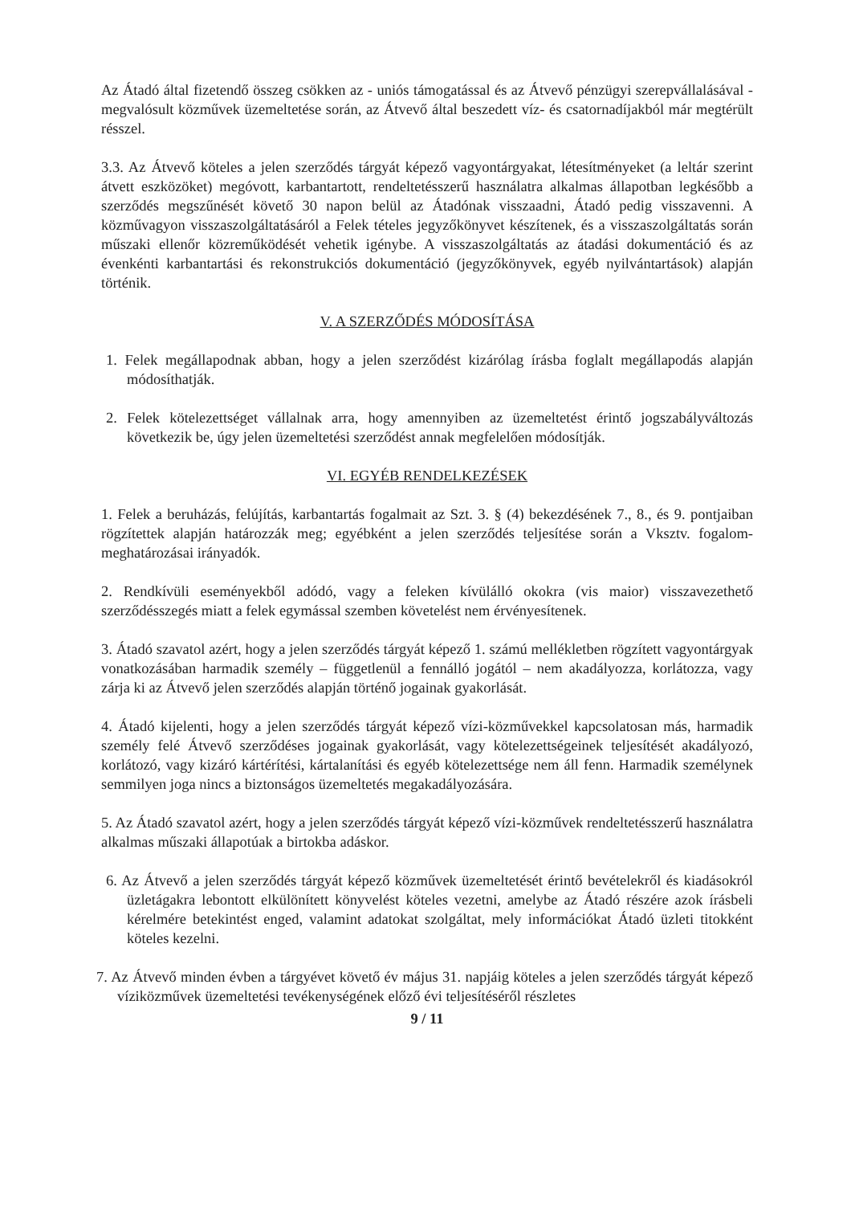Az Átadó által fizetendő összeg csökken az - uniós támogatással és az Átvevő pénzügyi szerepvállalásával - megvalósult közművek üzemeltetése során, az Átvevő által beszedett víz- és csatornadíjakból már megtérült résszel.
3.3. Az Átvevő köteles a jelen szerződés tárgyát képező vagyontárgyakat, létesítményeket (a leltár szerint átvett eszközöket) megóvott, karbantartott, rendeltetésszerű használatra alkalmas állapotban legkésőbb a szerződés megszűnését követő 30 napon belül az Átadónak visszaadni, Átadó pedig visszavenni. A közművagyon visszaszolgáltatásáról a Felek tételes jegyzőkönyvet készítenek, és a visszaszolgáltatás során műszaki ellenőr közreműködését vehetik igénybe. A visszaszolgáltatás az átadási dokumentáció és az évenkénti karbantartási és rekonstrukciós dokumentáció (jegyzőkönyvek, egyéb nyilvántartások) alapján történik.
V. A SZERZŐDÉS MÓDOSÍTÁSA
1. Felek megállapodnak abban, hogy a jelen szerződést kizárólag írásba foglalt megállapodás alapján módosíthatják.
2. Felek kötelezettséget vállalnak arra, hogy amennyiben az üzemeltetést érintő jogszabályváltozás következik be, úgy jelen üzemeltetési szerződést annak megfelelően módosítják.
VI. EGYÉB RENDELKEZÉSEK
1. Felek a beruházás, felújítás, karbantartás fogalmait az Szt. 3. § (4) bekezdésének 7., 8., és 9. pontjaiban rögzítettek alapján határozzák meg; egyébként a jelen szerződés teljesítése során a Vksztv. fogalom-meghatározásai irányadók.
2. Rendkívüli eseményekből adódó, vagy a feleken kívülálló okokra (vis maior) visszavezethető szerződésszegés miatt a felek egymással szemben követelést nem érvényesítenek.
3. Átadó szavatol azért, hogy a jelen szerződés tárgyát képező 1. számú mellékletben rögzített vagyontárgyak vonatkozásában harmadik személy – függetlenül a fennálló jogától – nem akadályozza, korlátozza, vagy zárja ki az Átvevő jelen szerződés alapján történő jogainak gyakorlását.
4. Átadó kijelenti, hogy a jelen szerződés tárgyát képező vízi-közművekkel kapcsolatosan más, harmadik személy felé Átvevő szerződéses jogainak gyakorlását, vagy kötelezettségeinek teljesítését akadályozó, korlátozó, vagy kizáró kártérítési, kártalanítási és egyéb kötelezettsége nem áll fenn. Harmadik személynek semmilyen joga nincs a biztonságos üzemeltetés megakadályozására.
5. Az Átadó szavatol azért, hogy a jelen szerződés tárgyát képező vízi-közművek rendeltetésszerű használatra alkalmas műszaki állapotúak a birtokba adáskor.
6. Az Átvevő a jelen szerződés tárgyát képező közművek üzemeltetését érintő bevételekről és kiadásokról üzletágakra lebontott elkülönített könyvelést köteles vezetni, amelybe az Átadó részére azok írásbeli kérelmére betekintést enged, valamint adatokat szolgáltat, mely információkat Átadó üzleti titokként köteles kezelni.
7. Az Átvevő minden évben a tárgyévet követő év május 31. napjáig köteles a jelen szerződés tárgyát képező víziközművek üzemeltetési tevékenységének előző évi teljesítéséről részletes
9 / 11